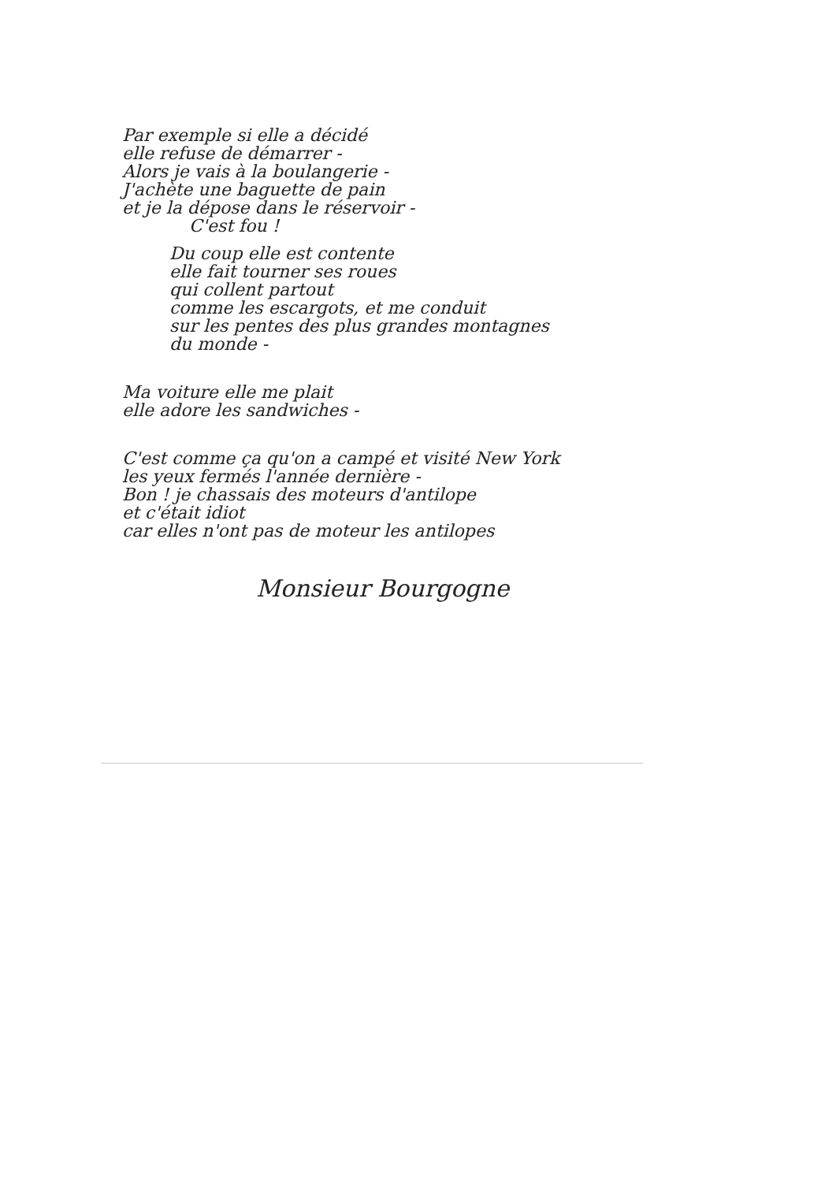Par exemple si elle a décidé
elle refuse de démarrer -
Alors je vais à la boulangerie -
J'achète une baguette de pain
et je la dépose dans le réservoir -
C'est fou !
Du coup elle est contente
elle fait tourner ses roues
qui collent partout
comme les escargots, et me conduit
sur les pentes des plus grandes montagnes
du monde -
Ma voiture elle me plait
elle adore les sandwiches -
C'est comme ça qu'on a campé et visité New York
les yeux fermés l'année dernière -
Bon ! je chassais des moteurs d'antilope
et c'était idiot
car elles n'ont pas de moteur les antilopes
Monsieur Bourgogne